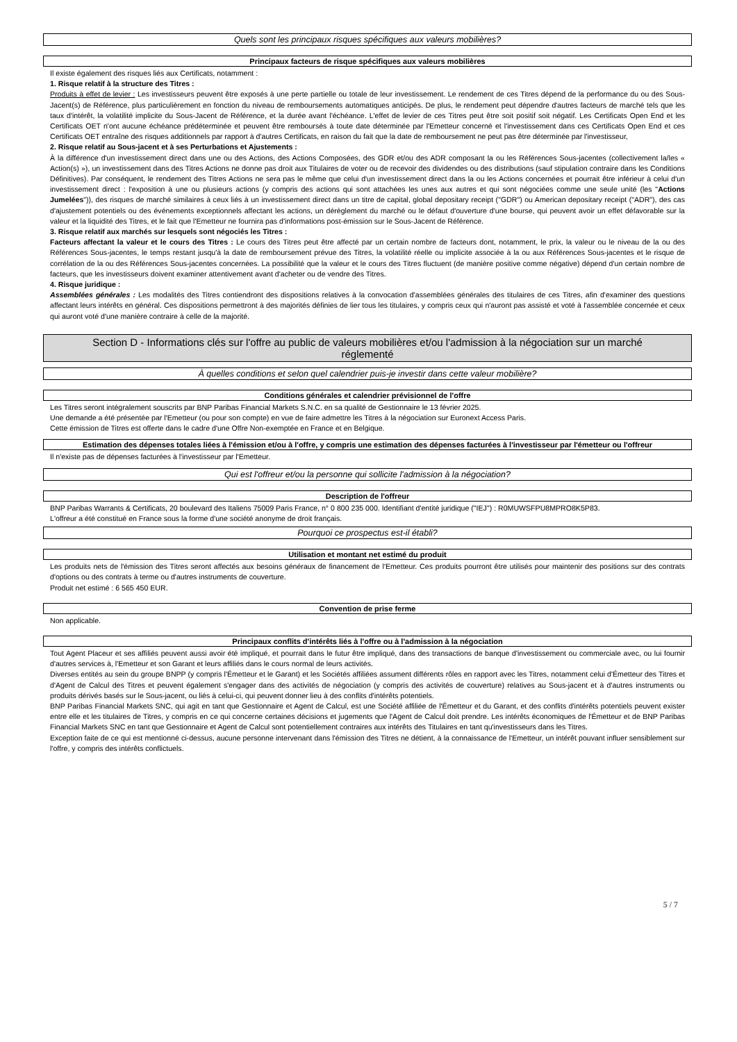Quels sont les principaux risques spécifiques aux valeurs mobilières?
Principaux facteurs de risque spécifiques aux valeurs mobilières
Il existe également des risques liés aux Certificats, notamment :
1. Risque relatif à la structure des Titres :
Produits à effet de levier : Les investisseurs peuvent être exposés à une perte partielle ou totale de leur investissement. Le rendement de ces Titres dépend de la performance du ou des Sous-Jacent(s) de Référence, plus particulièrement en fonction du niveau de remboursements automatiques anticipés. De plus, le rendement peut dépendre d'autres facteurs de marché tels que les taux d'intérêt, la volatilité implicite du Sous-Jacent de Référence, et la durée avant l'échéance. L'effet de levier de ces Titres peut être soit positif soit négatif. Les Certificats Open End et les Certificats OET n'ont aucune échéance prédéterminée et peuvent être remboursés à toute date déterminée par l'Emetteur concerné et l'investissement dans ces Certificats Open End et ces Certificats OET entraîne des risques additionnels par rapport à d'autres Certificats, en raison du fait que la date de remboursement ne peut pas être déterminée par l'investisseur,
2. Risque relatif au Sous-jacent et à ses Perturbations et Ajustements :
À la différence d'un investissement direct dans une ou des Actions, des Actions Composées, des GDR et/ou des ADR composant la ou les Références Sous-jacentes (collectivement la/les « Action(s) »), un investissement dans des Titres Actions ne donne pas droit aux Titulaires de voter ou de recevoir des dividendes ou des distributions (sauf stipulation contraire dans les Conditions Définitives). Par conséquent, le rendement des Titres Actions ne sera pas le même que celui d'un investissement direct dans la ou les Actions concernées et pourrait être inférieur à celui d'un investissement direct : l'exposition à une ou plusieurs actions (y compris des actions qui sont attachées les unes aux autres et qui sont négociées comme une seule unité (les "Actions Jumelées")), des risques de marché similaires à ceux liés à un investissement direct dans un titre de capital, global depositary receipt ("GDR") ou American depositary receipt ("ADR"), des cas d'ajustement potentiels ou des événements exceptionnels affectant les actions, un dérèglement du marché ou le défaut d'ouverture d'une bourse, qui peuvent avoir un effet défavorable sur la valeur et la liquidité des Titres, et le fait que l'Emetteur ne fournira pas d'informations post-émission sur le Sous-Jacent de Référence.
3. Risque relatif aux marchés sur lesquels sont négociés les Titres :
Facteurs affectant la valeur et le cours des Titres : Le cours des Titres peut être affecté par un certain nombre de facteurs dont, notamment, le prix, la valeur ou le niveau de la ou des Références Sous-jacentes, le temps restant jusqu'à la date de remboursement prévue des Titres, la volatilité réelle ou implicite associée à la ou aux Références Sous-jacentes et le risque de corrélation de la ou des Références Sous-jacentes concernées. La possibilité que la valeur et le cours des Titres fluctuent (de manière positive comme négative) dépend d'un certain nombre de facteurs, que les investisseurs doivent examiner attentivement avant d'acheter ou de vendre des Titres.
4. Risque juridique :
Assemblées générales : Les modalités des Titres contiendront des dispositions relatives à la convocation d'assemblées générales des titulaires de ces Titres, afin d'examiner des questions affectant leurs intérêts en général. Ces dispositions permettront à des majorités définies de lier tous les titulaires, y compris ceux qui n'auront pas assisté et voté à l'assemblée concernée et ceux qui auront voté d'une manière contraire à celle de la majorité.
Section D - Informations clés sur l'offre au public de valeurs mobilières et/ou l'admission à la négociation sur un marché réglementé
À quelles conditions et selon quel calendrier puis-je investir dans cette valeur mobilière?
Conditions générales et calendrier prévisionnel de l'offre
Les Titres seront intégralement souscrits par BNP Paribas Financial Markets S.N.C. en sa qualité de Gestionnaire le 13 février 2025.
Une demande a été présentée par l'Emetteur (ou pour son compte) en vue de faire admettre les Titres à la négociation sur Euronext Access Paris.
Cette émission de Titres est offerte dans le cadre d'une Offre Non-exemptée en France et en Belgique.
Estimation des dépenses totales liées à l'émission et/ou à l'offre, y compris une estimation des dépenses facturées à l'investisseur par l'émetteur ou l'offreur
Il n'existe pas de dépenses facturées à l'investisseur par l'Emetteur.
Qui est l'offreur et/ou la personne qui sollicite l'admission à la négociation?
Description de l'offreur
BNP Paribas Warrants & Certificats, 20 boulevard des Italiens 75009 Paris France, n° 0 800 235 000. Identifiant d'entité juridique ("IEJ") : R0MUWSFPU8MPRO8K5P83.
L'offreur a été constitué en France sous la forme d'une société anonyme de droit français.
Pourquoi ce prospectus est-il établi?
Utilisation et montant net estimé du produit
Les produits nets de l'émission des Titres seront affectés aux besoins généraux de financement de l'Emetteur. Ces produits pourront être utilisés pour maintenir des positions sur des contrats d'options ou des contrats à terme ou d'autres instruments de couverture.
Produit net estimé : 6 565 450 EUR.
Convention de prise ferme
Non applicable.
Principaux conflits d'intérêts liés à l'offre ou à l'admission à la négociation
Tout Agent Placeur et ses affiliés peuvent aussi avoir été impliqué, et pourrait dans le futur être impliqué, dans des transactions de banque d'investissement ou commerciale avec, ou lui fournir d'autres services à, l'Emetteur et son Garant et leurs affiliés dans le cours normal de leurs activités.
Diverses entités au sein du groupe BNPP (y compris l'Émetteur et le Garant) et les Sociétés affiliées assument différents rôles en rapport avec les Titres, notamment celui d'Émetteur des Titres et d'Agent de Calcul des Titres et peuvent également s'engager dans des activités de négociation (y compris des activités de couverture) relatives au Sous-jacent et à d'autres instruments ou produits dérivés basés sur le Sous-jacent, ou liés à celui-ci, qui peuvent donner lieu à des conflits d'intérêts potentiels.
BNP Paribas Financial Markets SNC, qui agit en tant que Gestionnaire et Agent de Calcul, est une Société affiliée de l'Émetteur et du Garant, et des conflits d'intérêts potentiels peuvent exister entre elle et les titulaires de Titres, y compris en ce qui concerne certaines décisions et jugements que l'Agent de Calcul doit prendre. Les intérêts économiques de l'Émetteur et de BNP Paribas Financial Markets SNC en tant que Gestionnaire et Agent de Calcul sont potentiellement contraires aux intérêts des Titulaires en tant qu'investisseurs dans les Titres.
Exception faite de ce qui est mentionné ci-dessus, aucune personne intervenant dans l'émission des Titres ne détient, à la connaissance de l'Emetteur, un intérêt pouvant influer sensiblement sur l'offre, y compris des intérêts conflictuels.
5 / 7